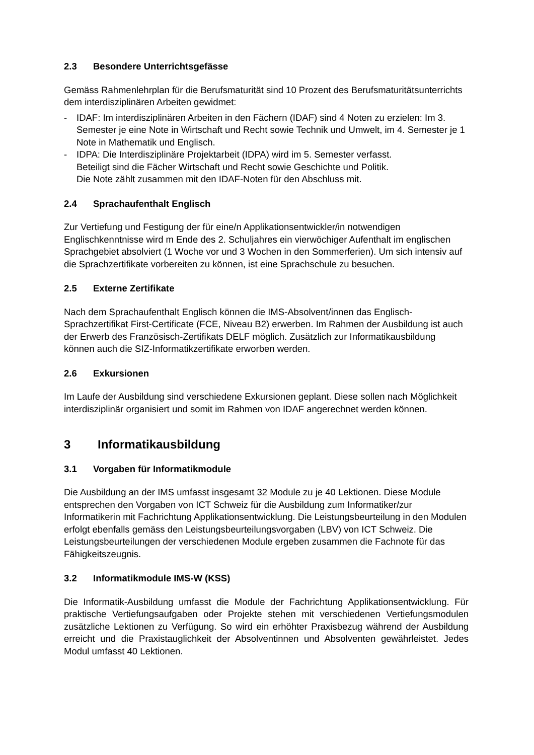2.3 Besondere Unterrichtsgefässe
Gemäss Rahmenlehrplan für die Berufsmaturität sind 10 Prozent des Berufsmaturitätsunterrichts dem interdisziplinären Arbeiten gewidmet:
- IDAF: Im interdisziplinären Arbeiten in den Fächern (IDAF) sind 4 Noten zu erzielen: Im 3. Semester je eine Note in Wirtschaft und Recht sowie Technik und Umwelt, im 4. Semester je 1 Note in Mathematik und Englisch.
- IDPA: Die Interdisziplinäre Projektarbeit (IDPA) wird im 5. Semester verfasst.
Beteiligt sind die Fächer Wirtschaft und Recht sowie Geschichte und Politik.
Die Note zählt zusammen mit den IDAF-Noten für den Abschluss mit.
2.4 Sprachaufenthalt Englisch
Zur Vertiefung und Festigung der für eine/n Applikationsentwickler/in notwendigen Englischkenntnisse wird m Ende des 2. Schuljahres ein vierwöchiger Aufenthalt im englischen Sprachgebiet absolviert (1 Woche vor und 3 Wochen in den Sommerferien). Um sich intensiv auf die Sprachzertifikate vorbereiten zu können, ist eine Sprachschule zu besuchen.
2.5 Externe Zertifikate
Nach dem Sprachaufenthalt Englisch können die IMS-Absolvent/innen das Englisch-Sprachzertifikat First-Certificate (FCE, Niveau B2) erwerben. Im Rahmen der Ausbildung ist auch der Erwerb des Französisch-Zertifikats DELF möglich. Zusätzlich zur Informatikausbildung können auch die SIZ-Informatikzertifikate erworben werden.
2.6 Exkursionen
Im Laufe der Ausbildung sind verschiedene Exkursionen geplant. Diese sollen nach Möglichkeit interdisziplinär organisiert und somit im Rahmen von IDAF angerechnet werden können.
3 Informatikausbildung
3.1 Vorgaben für Informatikmodule
Die Ausbildung an der IMS umfasst insgesamt 32 Module zu je 40 Lektionen. Diese Module entsprechen den Vorgaben von ICT Schweiz für die Ausbildung zum Informatiker/zur Informatikerin mit Fachrichtung Applikationsentwicklung. Die Leistungsbeurteilung in den Modulen erfolgt ebenfalls gemäss den Leistungsbeurteilungsvorgaben (LBV) von ICT Schweiz. Die Leistungsbeurteilungen der verschiedenen Module ergeben zusammen die Fachnote für das Fähigkeitszeugnis.
3.2 Informatikmodule IMS-W (KSS)
Die Informatik-Ausbildung umfasst die Module der Fachrichtung Applikationsentwicklung. Für praktische Vertiefungsaufgaben oder Projekte stehen mit verschiedenen Vertiefungsmodulen zusätzliche Lektionen zu Verfügung. So wird ein erhöhter Praxisbezug während der Ausbildung erreicht und die Praxistauglichkeit der Absolventinnen und Absolventen gewährleistet. Jedes Modul umfasst 40 Lektionen.